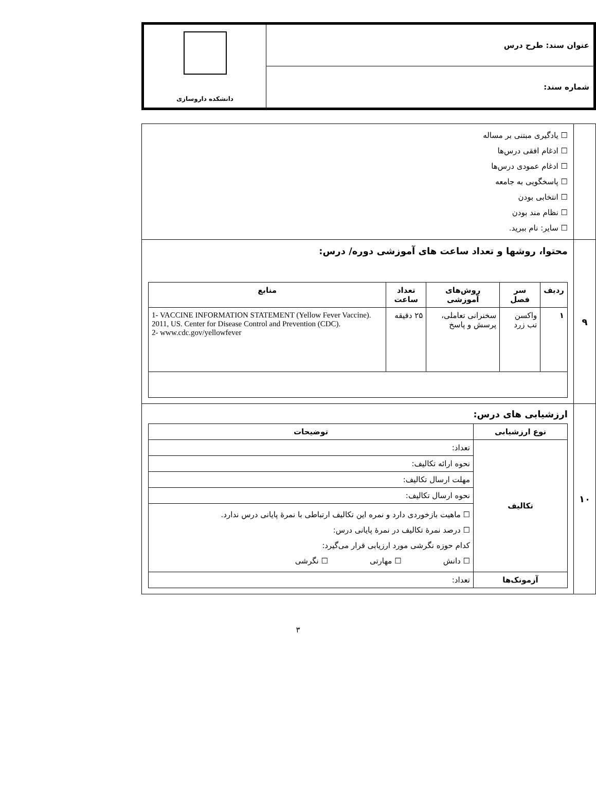| عنوان سند: طرح درس | دانشکده داروسازی |
| شماره سند: | |
| | ☐ یادگیری مبتنی بر مساله ☐ ادغام افقی درس‌ها ☐ ادغام عمودی درس‌ها ☐ پاسخگویی به جامعه ☐ انتخابی بودن ☐ نظام مند بودن ☐ سایر: نام ببرید. |
| ۹ | محتوا، روشها و تعداد ساعت های آموزشی دوره/ درس: / ردیف / سر فصل / روش‌های آموزشی / تعداد ساعت / منابع / / --- / --- / --- / --- / --- / / ۱ / واکسن تب زرد / سخنرانی تعاملی، پرسش و پاسخ / ۲۵ دقیقه / 1- VACCINE INFORMATION STATEMENT (Yellow Fever Vaccine). 2011, US. Center for Disease Control and Prevention (CDC). 2- www.cdc.gov/yellowfever / |
| ۱۰ | ارزشیابی های درس: / نوع ارزشیابی / توضیحات / / --- / --- / / تکالیف / تعداد: / / / نحوه ارائه تکالیف: / / / مهلت ارسال تکالیف: / / / نحوه ارسال تکالیف: / / / ☐ ماهیت بازخوردی دارد و نمره این تکالیف ارتباطی با نمرهٔ پایانی درس ندارد. ☐ درصد نمرهٔ تکالیف در نمرهٔ پایانی درس: کدام حوزه نگرشی مورد ارزیابی قرار می‌گیرد: ☐ دانش ☐ مهارتی ☐ نگرشی / / آزمونک‌ها / تعداد: / |
۳